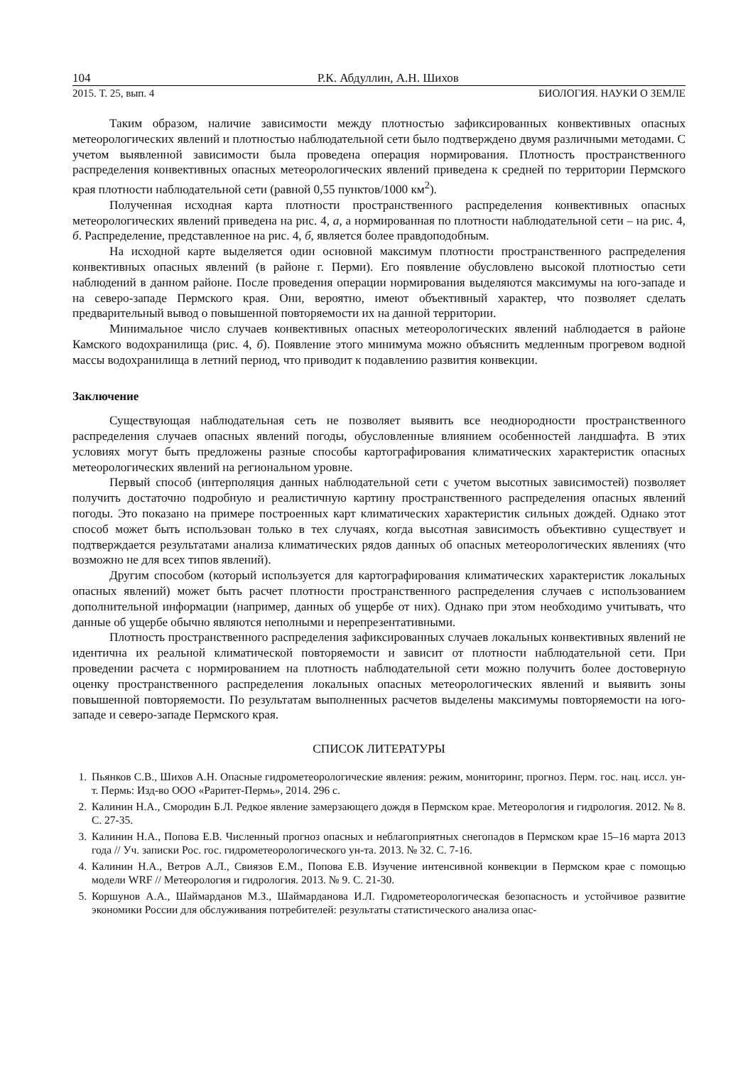104 Р.К. Абдуллин, А.Н. Шихов
2015. Т. 25, вып. 4 БИОЛОГИЯ. НАУКИ О ЗЕМЛЕ
Таким образом, наличие зависимости между плотностью зафиксированных конвективных опасных метеорологических явлений и плотностью наблюдательной сети было подтверждено двумя различными методами. С учетом выявленной зависимости была проведена операция нормирования. Плотность пространственного распределения конвективных опасных метеорологических явлений приведена к средней по территории Пермского края плотности наблюдательной сети (равной 0,55 пунктов/1000 км<sup>2</sup>).
Полученная исходная карта плотности пространственного распределения конвективных опасных метеорологических явлений приведена на рис. 4, а, а нормированная по плотности наблюдательной сети – на рис. 4, б. Распределение, представленное на рис. 4, б, является более правдоподобным.
На исходной карте выделяется один основной максимум плотности пространственного распределения конвективных опасных явлений (в районе г. Перми). Его появление обусловлено высокой плотностью сети наблюдений в данном районе. После проведения операции нормирования выделяются максимумы на юго-западе и на северо-западе Пермского края. Они, вероятно, имеют объективный характер, что позволяет сделать предварительный вывод о повышенной повторяемости их на данной территории.
Минимальное число случаев конвективных опасных метеорологических явлений наблюдается в районе Камского водохранилища (рис. 4, б). Появление этого минимума можно объяснить медленным прогревом водной массы водохранилища в летний период, что приводит к подавлению развития конвекции.
Заключение
Существующая наблюдательная сеть не позволяет выявить все неоднородности пространственного распределения случаев опасных явлений погоды, обусловленные влиянием особенностей ландшафта. В этих условиях могут быть предложены разные способы картографирования климатических характеристик опасных метеорологических явлений на региональном уровне.
Первый способ (интерполяция данных наблюдательной сети с учетом высотных зависимостей) позволяет получить достаточно подробную и реалистичную картину пространственного распределения опасных явлений погоды. Это показано на примере построенных карт климатических характеристик сильных дождей. Однако этот способ может быть использован только в тех случаях, когда высотная зависимость объективно существует и подтверждается результатами анализа климатических рядов данных об опасных метеорологических явлениях (что возможно не для всех типов явлений).
Другим способом (который используется для картографирования климатических характеристик локальных опасных явлений) может быть расчет плотности пространственного распределения случаев с использованием дополнительной информации (например, данных об ущербе от них). Однако при этом необходимо учитывать, что данные об ущербе обычно являются неполными и нерепрезентативными.
Плотность пространственного распределения зафиксированных случаев локальных конвективных явлений не идентична их реальной климатической повторяемости и зависит от плотности наблюдательной сети. При проведении расчета с нормированием на плотность наблюдательной сети можно получить более достоверную оценку пространственного распределения локальных опасных метеорологических явлений и выявить зоны повышенной повторяемости. По результатам выполненных расчетов выделены максимумы повторяемости на юго-западе и северо-западе Пермского края.
СПИСОК ЛИТЕРАТУРЫ
1. Пьянков С.В., Шихов А.Н. Опасные гидрометеорологические явления: режим, мониторинг, прогноз. Перм. гос. нац. иссл. ун-т. Пермь: Изд-во ООО «Раритет-Пермь», 2014. 296 с.
2. Калинин Н.А., Смородин Б.Л. Редкое явление замерзающего дождя в Пермском крае. Метеорология и гидрология. 2012. № 8. С. 27-35.
3. Калинин Н.А., Попова Е.В. Численный прогноз опасных и неблагоприятных снегопадов в Пермском крае 15–16 марта 2013 года // Уч. записки Рос. гос. гидрометеорологического ун-та. 2013. № 32. С. 7-16.
4. Калинин Н.А., Ветров А.Л., Свиязов Е.М., Попова Е.В. Изучение интенсивной конвекции в Пермском крае с помощью модели WRF // Метеорология и гидрология. 2013. № 9. С. 21-30.
5. Коршунов А.А., Шаймарданов М.З., Шаймарданова И.Л. Гидрометеорологическая безопасность и устойчивое развитие экономики России для обслуживания потребителей: результаты статистического анализа опас-